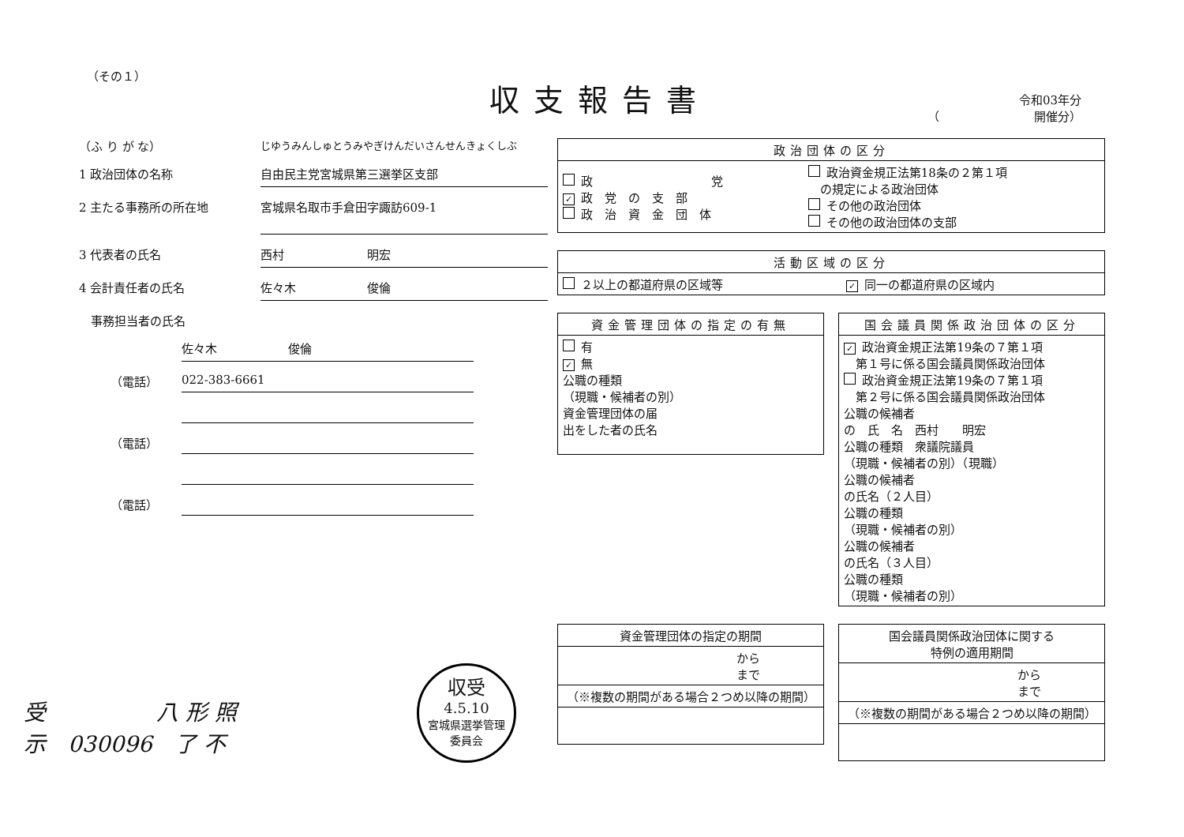（その１）
収支報告書
令和03年分
（　　　　　　　　開催分）
（ふ り が な）
じゆうみんしゅとうみやぎけんだいさんせんきょくしぶ
1 政治団体の名称 自由民主党宮城県第三選挙区支部
2 主たる事務所の所在地 宮城県名取市手倉田字諏訪609-1
3 代表者の氏名 西村　　　　　　　明宏
4 会計責任者の氏名 佐々木　　　　　　俊倫
　事務担当者の氏名
佐々木　　　　　　俊倫
（電話） 022-383-6661
（電話）
（電話）
| 政治団体の区分 | |
| --- | --- |
| 政 党 ✓ 政 党 の 支 部 政 治 資 金 団 体 | 政治資金規正法第18条の２第１項 の規定による政治団体 その他の政治団体 その他の政治団体の支部 |
| 活動区域の区分 | |
| --- | --- |
| ２以上の都道府県の区域等 | ✓ 同一の都道府県の区域内 |
| 資金管理団体の指定の有無 |
| --- |
| 有 ✓ 無 公職の種類 （現職・候補者の別） 資金管理団体の届 出をした者の氏名 |
| 国会議員関係政治団体の区分 |
| --- |
| ✓ 政治資金規正法第19条の７第１項 第１号に係る国会議員関係政治団体 政治資金規正法第19条の７第１項 第２号に係る国会議員関係政治団体 公職の候補者 の 氏 名 西村 明宏 公職の種類 衆議院議員 （現職・候補者の別）（現職） 公職の候補者 の氏名（２人目） 公職の種類 （現職・候補者の別） 公職の候補者 の氏名（３人目） 公職の種類 （現職・候補者の別） |
| 資金管理団体の指定の期間 |
| --- |
| から まで |
| （※複数の期間がある場合２つめ以降の期間） |
| 国会議員関係政治団体に関する 特例の適用期間 |
| --- |
| から まで |
| （※複数の期間がある場合２つめ以降の期間） |
受　　　　　八 形 照
示　030096　了 不
収受
4.5.10
宮城県選挙管理
委員会